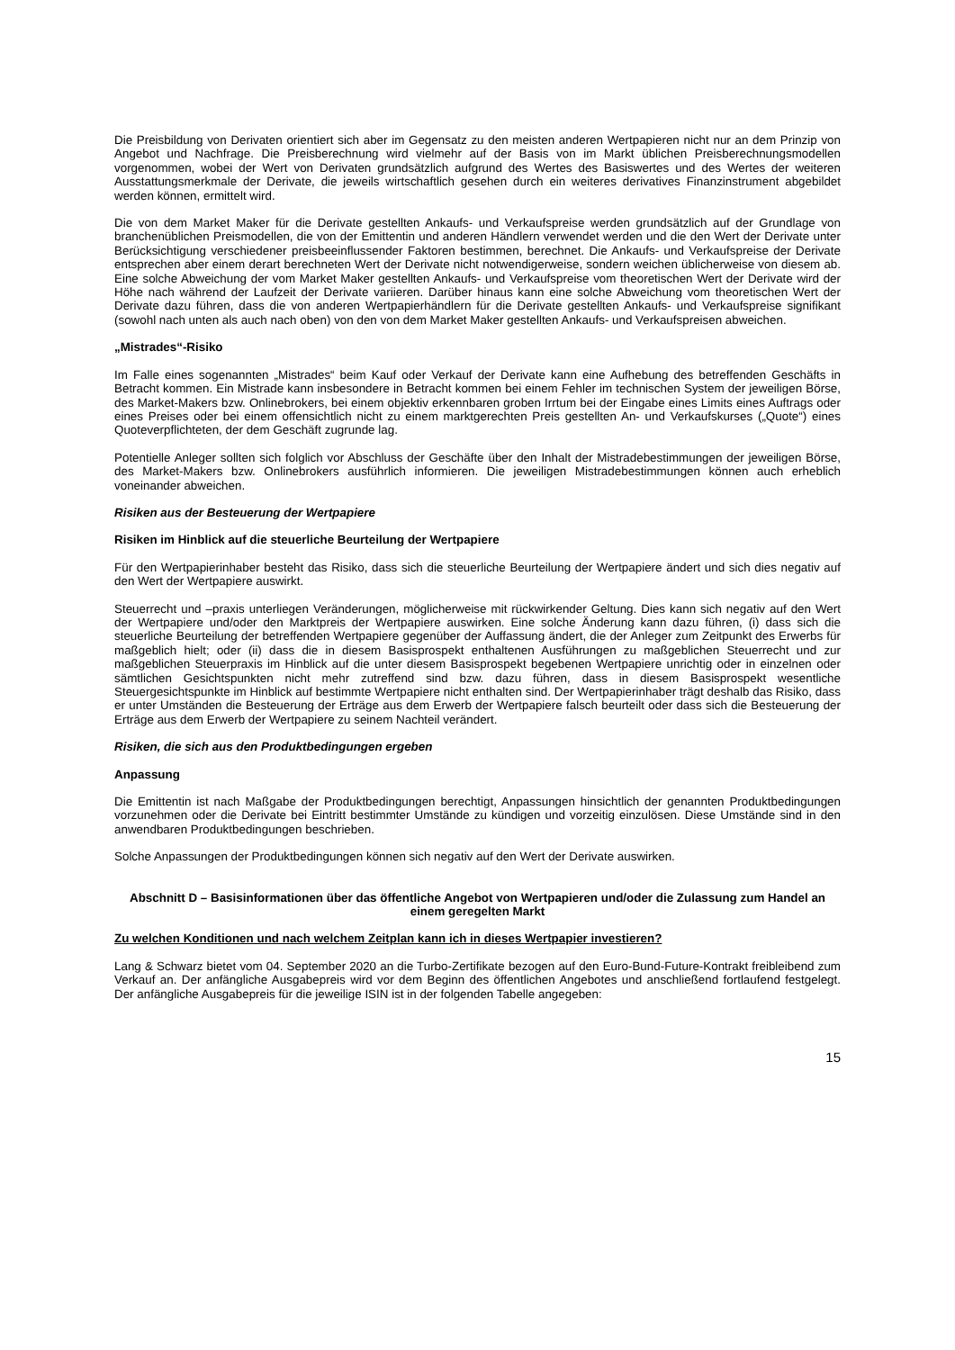Die Preisbildung von Derivaten orientiert sich aber im Gegensatz zu den meisten anderen Wertpapieren nicht nur an dem Prinzip von Angebot und Nachfrage. Die Preisberechnung wird vielmehr auf der Basis von im Markt üblichen Preisberechnungsmodellen vorgenommen, wobei der Wert von Derivaten grundsätzlich aufgrund des Wertes des Basiswertes und des Wertes der weiteren Ausstattungsmerkmale der Derivate, die jeweils wirtschaftlich gesehen durch ein weiteres derivatives Finanzinstrument abgebildet werden können, ermittelt wird.
Die von dem Market Maker für die Derivate gestellten Ankaufs- und Verkaufspreise werden grundsätzlich auf der Grundlage von branchenüblichen Preismodellen, die von der Emittentin und anderen Händlern verwendet werden und die den Wert der Derivate unter Berücksichtigung verschiedener preisbeeinflussender Faktoren bestimmen, berechnet. Die Ankaufs- und Verkaufspreise der Derivate entsprechen aber einem derart berechneten Wert der Derivate nicht notwendigerweise, sondern weichen üblicherweise von diesem ab. Eine solche Abweichung der vom Market Maker gestellten Ankaufs- und Verkaufspreise vom theoretischen Wert der Derivate wird der Höhe nach während der Laufzeit der Derivate variieren. Darüber hinaus kann eine solche Abweichung vom theoretischen Wert der Derivate dazu führen, dass die von anderen Wertpapierhändlern für die Derivate gestellten Ankaufs- und Verkaufspreise signifikant (sowohl nach unten als auch nach oben) von den von dem Market Maker gestellten Ankaufs- und Verkaufspreisen abweichen.
„Mistrades“-Risiko
Im Falle eines sogenannten „Mistrades“ beim Kauf oder Verkauf der Derivate kann eine Aufhebung des betreffenden Geschäfts in Betracht kommen. Ein Mistrade kann insbesondere in Betracht kommen bei einem Fehler im technischen System der jeweiligen Börse, des Market-Makers bzw. Onlinebrokers, bei einem objektiv erkennbaren groben Irrtum bei der Eingabe eines Limits eines Auftrags oder eines Preises oder bei einem offensichtlich nicht zu einem marktgerechten Preis gestellten An- und Verkaufskurses („Quote“) eines Quoteverpflichteten, der dem Geschäft zugrunde lag.
Potentielle Anleger sollten sich folglich vor Abschluss der Geschäfte über den Inhalt der Mistradebestimmungen der jeweiligen Börse, des Market-Makers bzw. Onlinebrokers ausführlich informieren. Die jeweiligen Mistradebestimmungen können auch erheblich voneinander abweichen.
Risiken aus der Besteuerung der Wertpapiere
Risiken im Hinblick auf die steuerliche Beurteilung der Wertpapiere
Für den Wertpapierinhaber besteht das Risiko, dass sich die steuerliche Beurteilung der Wertpapiere ändert und sich dies negativ auf den Wert der Wertpapiere auswirkt.
Steuerrecht und –praxis unterliegen Veränderungen, möglicherweise mit rückwirkender Geltung. Dies kann sich negativ auf den Wert der Wertpapiere und/oder den Marktpreis der Wertpapiere auswirken. Eine solche Änderung kann dazu führen, (i) dass sich die steuerliche Beurteilung der betreffenden Wertpapiere gegenüber der Auffassung ändert, die der Anleger zum Zeitpunkt des Erwerbs für maßgeblich hielt; oder (ii) dass die in diesem Basisprospekt enthaltenen Ausführungen zu maßgeblichen Steuerrecht und zur maßgeblichen Steuerpraxis im Hinblick auf die unter diesem Basisprospekt begebenen Wertpapiere unrichtig oder in einzelnen oder sämtlichen Gesichtspunkten nicht mehr zutreffend sind bzw. dazu führen, dass in diesem Basisprospekt wesentliche Steuergesichtspunkte im Hinblick auf bestimmte Wertpapiere nicht enthalten sind. Der Wertpapierinhaber trägt deshalb das Risiko, dass er unter Umständen die Besteuerung der Erträge aus dem Erwerb der Wertpapiere falsch beurteilt oder dass sich die Besteuerung der Erträge aus dem Erwerb der Wertpapiere zu seinem Nachteil verändert.
Risiken, die sich aus den Produktbedingungen ergeben
Anpassung
Die Emittentin ist nach Maßgabe der Produktbedingungen berechtigt, Anpassungen hinsichtlich der genannten Produktbedingungen vorzunehmen oder die Derivate bei Eintritt bestimmter Umstände zu kündigen und vorzeitig einzulösen. Diese Umstände sind in den anwendbaren Produktbedingungen beschrieben.
Solche Anpassungen der Produktbedingungen können sich negativ auf den Wert der Derivate auswirken.
Abschnitt D – Basisinformationen über das öffentliche Angebot von Wertpapieren und/oder die Zulassung zum Handel an einem geregelten Markt
Zu welchen Konditionen und nach welchem Zeitplan kann ich in dieses Wertpapier investieren?
Lang & Schwarz bietet vom 04. September 2020 an die Turbo-Zertifikate bezogen auf den Euro-Bund-Future-Kontrakt freibleibend zum Verkauf an. Der anfängliche Ausgabepreis wird vor dem Beginn des öffentlichen Angebotes und anschließend fortlaufend festgelegt. Der anfängliche Ausgabepreis für die jeweilige ISIN ist in der folgenden Tabelle angegeben:
15